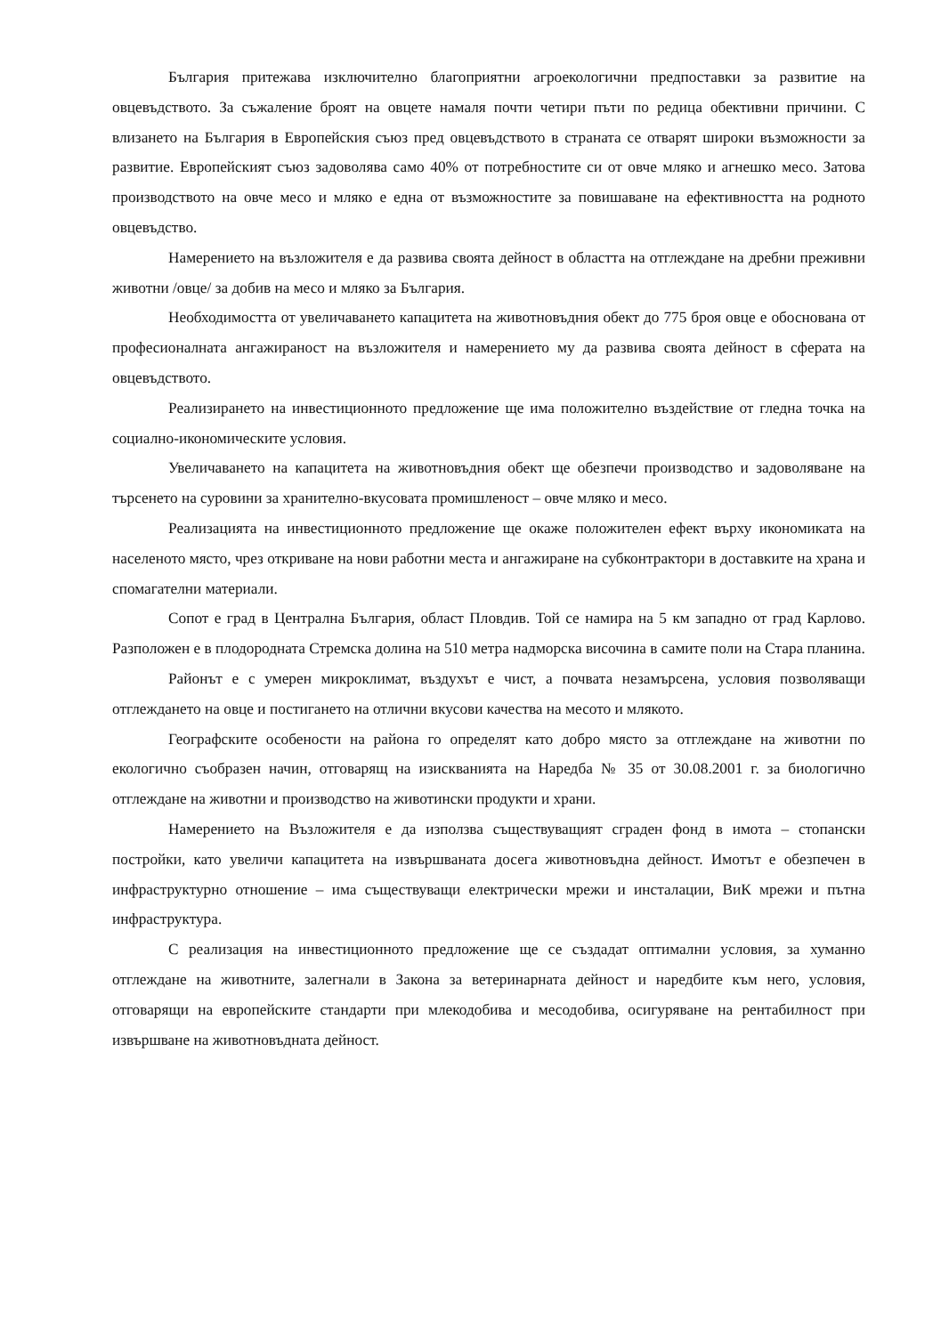България притежава изключително благоприятни агроекологични предпоставки за развитие на овцевъдството. За съжаление броят на овцете намаля почти четири пъти по редица обективни причини. С влизането на България в Европейския съюз пред овцевъдството в страната се отварят широки възможности за развитие. Европейският съюз задоволява само 40% от потребностите си от овче мляко и агнешко месо. Затова производството на овче месо и мляко е една от възможностите за повишаване на ефективността на родното овцевъдство.
Намерението на възложителя е да развива своята дейност в областта на отглеждане на дребни преживни животни /овце/ за добив на месо и мляко за България.
Необходимостта от увеличаването капацитета на животновъдния обект до 775 броя овце е обоснована от професионалната ангажираност на възложителя и намерението му да развива своята дейност в сферата на овцевъдството.
Реализирането на инвестиционното предложение ще има положително въздействие от гледна точка на социално-икономическите условия.
Увеличаването на капацитета на животновъдния обект ще обезпечи производство и задоволяване на търсенето на суровини за хранително-вкусовата промишленост – овче мляко и месо.
Реализацията на инвестиционното предложение ще окаже положителен ефект върху икономиката на населеното място, чрез откриване на нови работни места и ангажиране на субконтрактори в доставките на храна и спомагателни материали.
Сопот е град в Централна България, област Пловдив. Той се намира на 5 км западно от град Карлово. Разположен е в плодородната Стремска долина на 510 метра надморска височина в самите поли на Стара планина.
Районът е с умерен микроклимат, въздухът е чист, а почвата незамърсена, условия позволяващи отглеждането на овце и постигането на отлични вкусови качества на месото и млякото.
Географските особености на района го определят като добро място за отглеждане на животни по екологично съобразен начин, отговарящ на изискванията на Наредба № 35 от 30.08.2001 г. за биологично отглеждане на животни и производство на животински продукти и храни.
Намерението на Възложителя е да използва съществуващият сграден фонд в имота – стопански постройки, като увеличи капацитета на извършваната досега животновъдна дейност. Имотът е обезпечен в инфраструктурно отношение – има съществуващи електрически мрежи и инсталации, ВиК мрежи и пътна инфраструктура.
С реализация на инвестиционното предложение ще се създадат оптимални условия, за хуманно отглеждане на животните, залегнали в Закона за ветеринарната дейност и наредбите към него, условия, отговарящи на европейските стандарти при млекодобива и месодобива, осигуряване на рентабилност при извършване на животновъдната дейност.